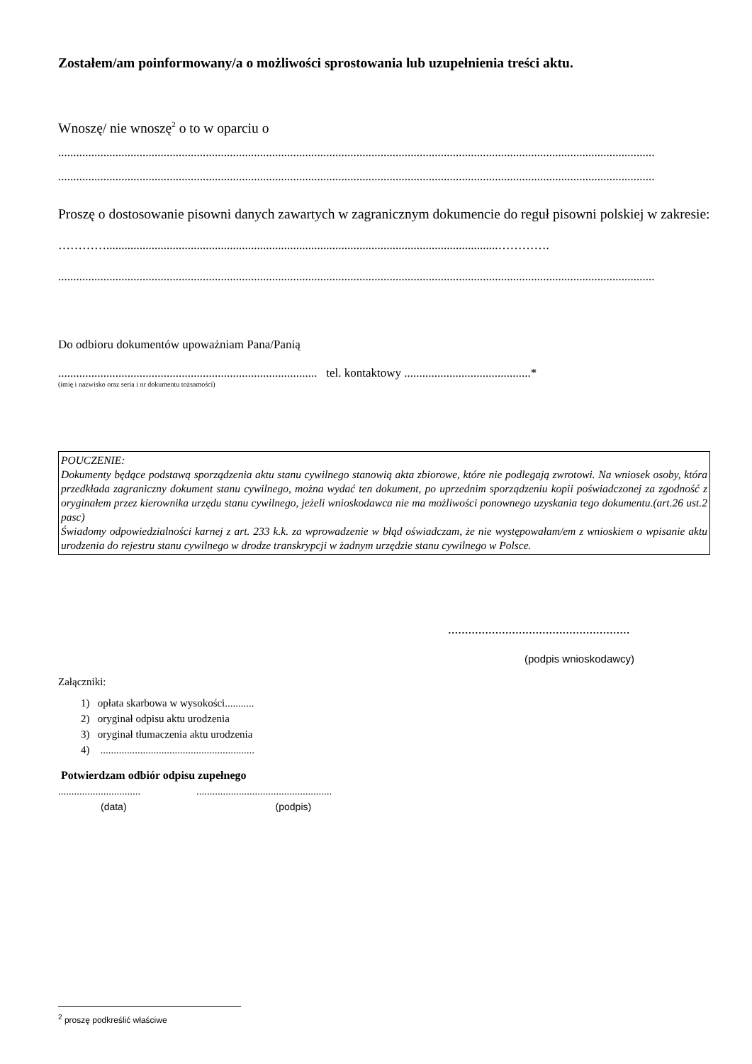Zostałem/am poinformowany/a o możliwości sprostowania lub uzupełnienia treści aktu.
Wnoszę/ nie wnoszę<sup>2</sup> o to w oparciu o
......................................................................................................................................................................................................
......................................................................................................................................................................................................
Proszę o dostosowanie pisowni danych zawartych w zagranicznym dokumencie do reguł pisowni polskiej w zakresie:
…………..................................................................................................................................………….
......................................................................................................................................................................................................
Do odbioru dokumentów upoważniam Pana/Panią
...................................................................................... tel. kontaktowy ..........................................*
(imię i nazwisko oraz seria i nr dokumentu tożsamości)
POUCZENIE:
Dokumenty będące podstawą sporządzenia aktu stanu cywilnego stanowią akta zbiorowe, które nie podlegają zwrotowi. Na wniosek osoby, która przedkłada zagraniczny dokument stanu cywilnego, można wydać ten dokument, po uprzednim sporządzeniu kopii poświadczonej za zgodność z oryginałem przez kierownika urzędu stanu cywilnego, jeżeli wnioskodawca nie ma możliwości ponownego uzyskania tego dokumentu.(art.26 ust.2 pasc)
Świadomy odpowiedzialności karnej z art. 233 k.k. za wprowadzenie w błąd oświadczam, że nie występowałam/em z wnioskiem o wpisanie aktu urodzenia do rejestru stanu cywilnego w drodze transkrypcji w żadnym urzędzie stanu cywilnego w Polsce.
......................................................
(podpis wnioskodawcy)
Załączniki:
1) opłata skarbowa w wysokości...........
2) oryginał odpisu aktu urodzenia
3) oryginał tłumaczenia aktu urodzenia
4) ..........................................................
Potwierdzam odbiór odpisu zupełnego
............................... ...................................................
(data) (podpis)
<sup>2</sup> proszę podkreślić właściwe